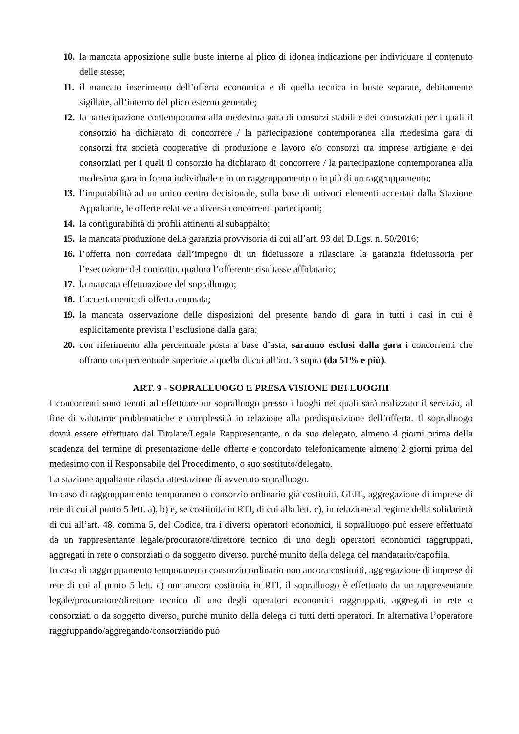10. la mancata apposizione sulle buste interne al plico di idonea indicazione per individuare il contenuto delle stesse;
11. il mancato inserimento dell’offerta economica e di quella tecnica in buste separate, debitamente sigillate, all’interno del plico esterno generale;
12. la partecipazione contemporanea alla medesima gara di consorzi stabili e dei consorziati per i quali il consorzio ha dichiarato di concorrere / la partecipazione contemporanea alla medesima gara di consorzi fra società cooperative di produzione e lavoro e/o consorzi tra imprese artigiane e dei consorziati per i quali il consorzio ha dichiarato di concorrere / la partecipazione contemporanea alla medesima gara in forma individuale e in un raggruppamento o in più di un raggruppamento;
13. l’imputabilità ad un unico centro decisionale, sulla base di univoci elementi accertati dalla Stazione Appaltante, le offerte relative a diversi concorrenti partecipanti;
14. la configurabilità di profili attinenti al subappalto;
15. la mancata produzione della garanzia provvisoria di cui all’art. 93 del D.Lgs. n. 50/2016;
16. l’offerta non corredata dall’impegno di un fideiussore a rilasciare la garanzia fideiussoria per l’esecuzione del contratto, qualora l’offerente risultasse affidatario;
17. la mancata effettuazione del sopralluogo;
18. l’accertamento di offerta anomala;
19. la mancata osservazione delle disposizioni del presente bando di gara in tutti i casi in cui è esplicitamente prevista l’esclusione dalla gara;
20. con riferimento alla percentuale posta a base d’asta, saranno esclusi dalla gara i concorrenti che offrano una percentuale superiore a quella di cui all’art. 3 sopra (da 51% e più).
ART. 9 - SOPRALLUOGO E PRESA VISIONE DEI LUOGHI
I concorrenti sono tenuti ad effettuare un sopralluogo presso i luoghi nei quali sarà realizzato il servizio, al fine di valutarne problematiche e complessità in relazione alla predisposizione dell’offerta. Il sopralluogo dovrà essere effettuato dal Titolare/Legale Rappresentante, o da suo delegato, almeno 4 giorni prima della scadenza del termine di presentazione delle offerte e concordato telefonicamente almeno 2 giorni prima del medesimo con il Responsabile del Procedimento, o suo sostituto/delegato.
La stazione appaltante rilascia attestazione di avvenuto sopralluogo.
In caso di raggruppamento temporaneo o consorzio ordinario già costituiti, GEIE, aggregazione di imprese di rete di cui al punto 5 lett. a), b) e, se costituita in RTI, di cui alla lett. c), in relazione al regime della solidarietà di cui all’art. 48, comma 5, del Codice, tra i diversi operatori economici, il sopralluogo può essere effettuato da un rappresentante legale/procuratore/direttore tecnico di uno degli operatori economici raggruppati, aggregati in rete o consorziati o da soggetto diverso, purché munito della delega del mandatario/capofila.
In caso di raggruppamento temporaneo o consorzio ordinario non ancora costituiti, aggregazione di imprese di rete di cui al punto 5 lett. c) non ancora costituita in RTI, il sopralluogo è effettuato da un rappresentante legale/procuratore/direttore tecnico di uno degli operatori economici raggruppati, aggregati in rete o consorziati o da soggetto diverso, purché munito della delega di tutti detti operatori. In alternativa l’operatore raggruppando/aggregando/consorziando può